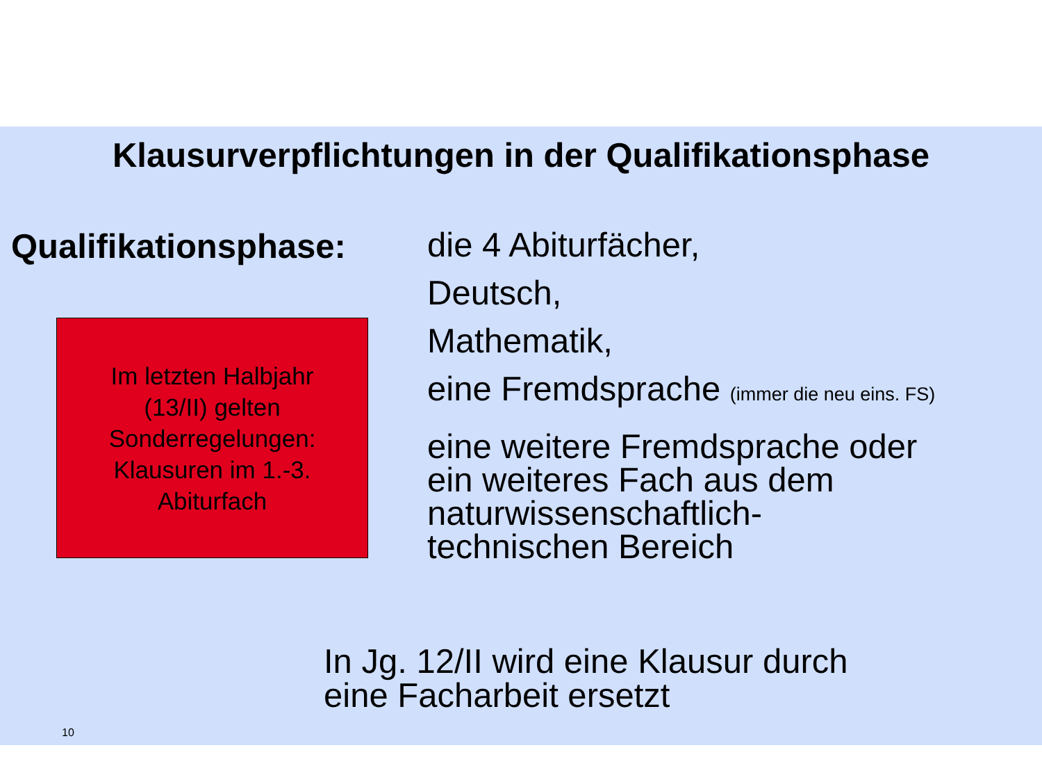Klausurverpflichtungen in der Qualifikationsphase
Qualifikationsphase:
Im letzten Halbjahr
(13/II) gelten
Sonderregelungen:
Klausuren im 1.-3.
Abiturfach
die 4 Abiturfächer,
Deutsch,
Mathematik,
eine Fremdsprache (immer die neu eins. FS)
eine weitere Fremdsprache oder
ein weiteres Fach aus dem
naturwissenschaftlich-
technischen Bereich
In Jg. 12/II wird eine Klausur durch
eine Facharbeit ersetzt
10